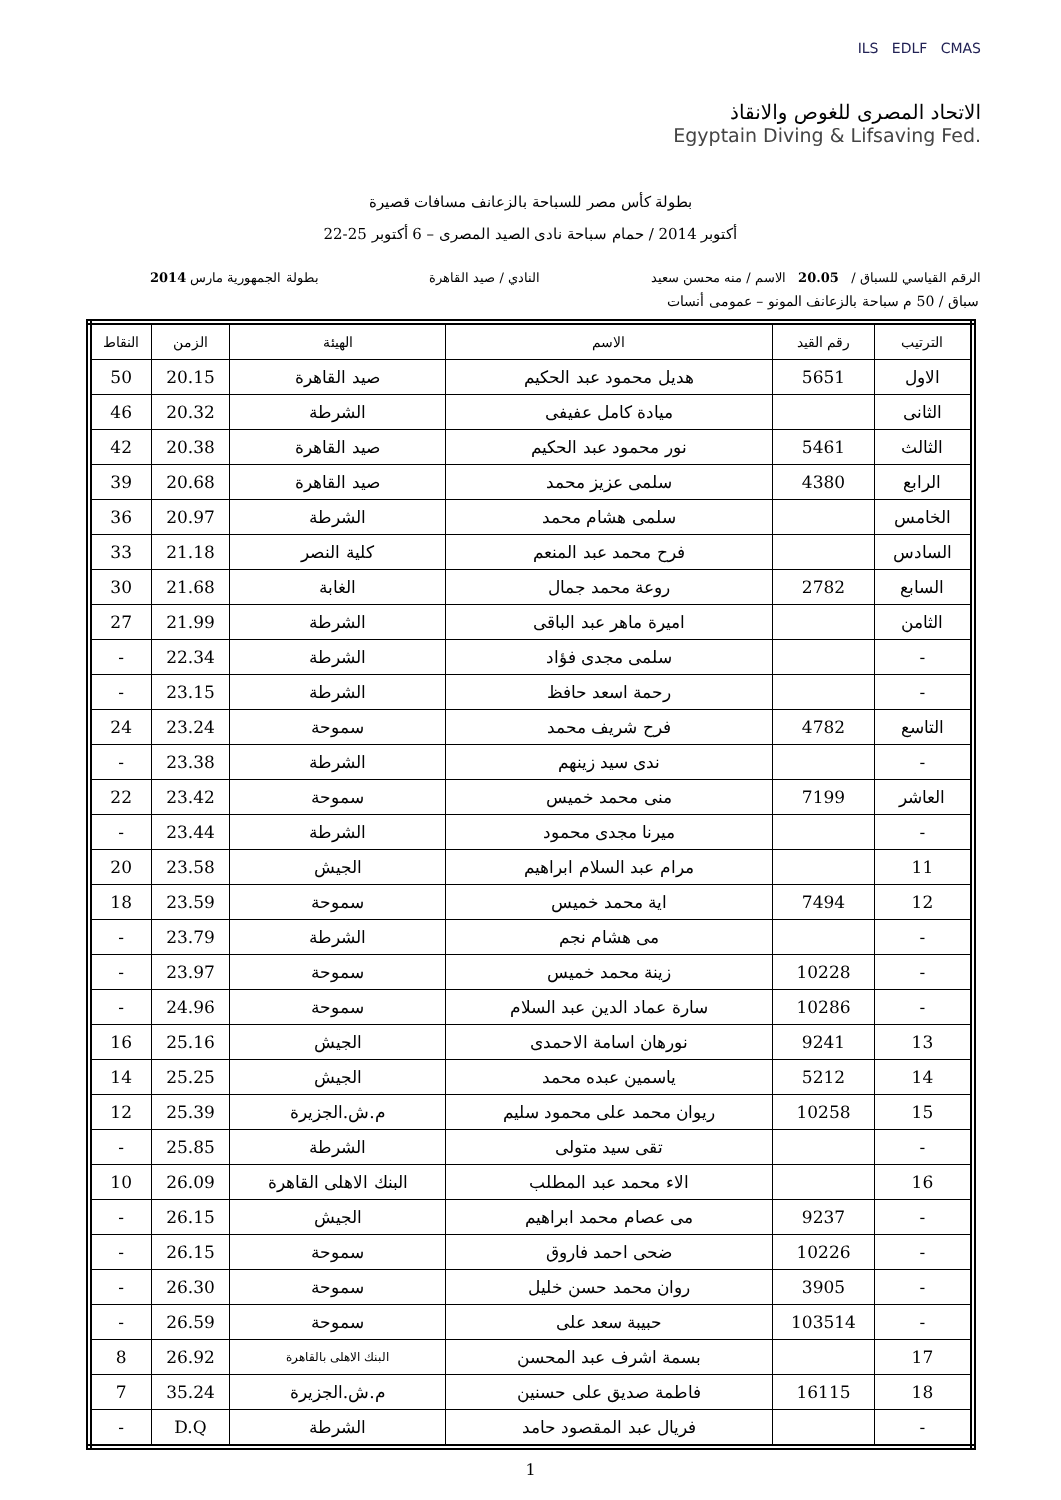ILS EDLF CMAS
الاتحاد المصرى للغوص والانقاذ
Egyptain Diving & Lifsaving Fed.
بطولة كأس مصر للسباحة بالزعانف مسافات قصيرة
22-25 أكتوبر 2014 / حمام سباحة نادى الصيد المصرى – 6 أكتوبر
الرقم القياسي للسباق / 20.05 الاسم / منه محسن سعيد النادي / صيد القاهرة بطولة الجمهورية مارس 2014
سباق / 50 م سباحة بالزعانف المونو – عمومى أنسات
| الترتيب | رقم القيد | الاسم | الهيئة | الزمن | النقاط |
| --- | --- | --- | --- | --- | --- |
| الاول | 5651 | هديل محمود عبد الحكيم | صيد القاهرة | 20.15 | 50 |
| الثانى | | ميادة كامل عفيفى | الشرطة | 20.32 | 46 |
| الثالث | 5461 | نور محمود عبد الحكيم | صيد القاهرة | 20.38 | 42 |
| الرابع | 4380 | سلمى عزيز محمد | صيد القاهرة | 20.68 | 39 |
| الخامس | | سلمى هشام محمد | الشرطة | 20.97 | 36 |
| السادس | | فرح محمد عبد المنعم | كلية النصر | 21.18 | 33 |
| السابع | 2782 | روعة محمد جمال | الغابة | 21.68 | 30 |
| الثامن | | اميرة ماهر عبد الباقى | الشرطة | 21.99 | 27 |
| - | | سلمى مجدى فؤاد | الشرطة | 22.34 | - |
| - | | رحمة اسعد حافظ | الشرطة | 23.15 | - |
| التاسع | 4782 | فرح شريف محمد | سموحة | 23.24 | 24 |
| - | | ندى سيد زينهم | الشرطة | 23.38 | - |
| العاشر | 7199 | منى محمد خميس | سموحة | 23.42 | 22 |
| - | | ميرنا مجدى محمود | الشرطة | 23.44 | - |
| 11 | | مرام عبد السلام ابراهيم | الجيش | 23.58 | 20 |
| 12 | 7494 | اية محمد خميس | سموحة | 23.59 | 18 |
| - | | مى هشام نجم | الشرطة | 23.79 | - |
| - | 10228 | زينة محمد خميس | سموحة | 23.97 | - |
| - | 10286 | سارة عماد الدين عبد السلام | سموحة | 24.96 | - |
| 13 | 9241 | نورهان اسامة الاحمدى | الجيش | 25.16 | 16 |
| 14 | 5212 | ياسمين عبده محمد | الجيش | 25.25 | 14 |
| 15 | 10258 | ريوان محمد على محمود سليم | م.ش.الجزيرة | 25.39 | 12 |
| - | | تقى سيد متولى | الشرطة | 25.85 | - |
| 16 | | الاء محمد عبد المطلب | البنك الاهلى القاهرة | 26.09 | 10 |
| - | 9237 | مى عصام محمد ابراهيم | الجيش | 26.15 | - |
| - | 10226 | ضحى احمد فاروق | سموحة | 26.15 | - |
| - | 3905 | روان محمد حسن خليل | سموحة | 26.30 | - |
| - | 103514 | حبيبة سعد على | سموحة | 26.59 | - |
| 17 | | بسمة اشرف عبد المحسن | البنك الاهلى بالقاهرة | 26.92 | 8 |
| 18 | 16115 | فاطمة صديق على حسنين | م.ش.الجزيرة | 35.24 | 7 |
| - | | فريال عبد المقصود حامد | الشرطة | D.Q | - |
1